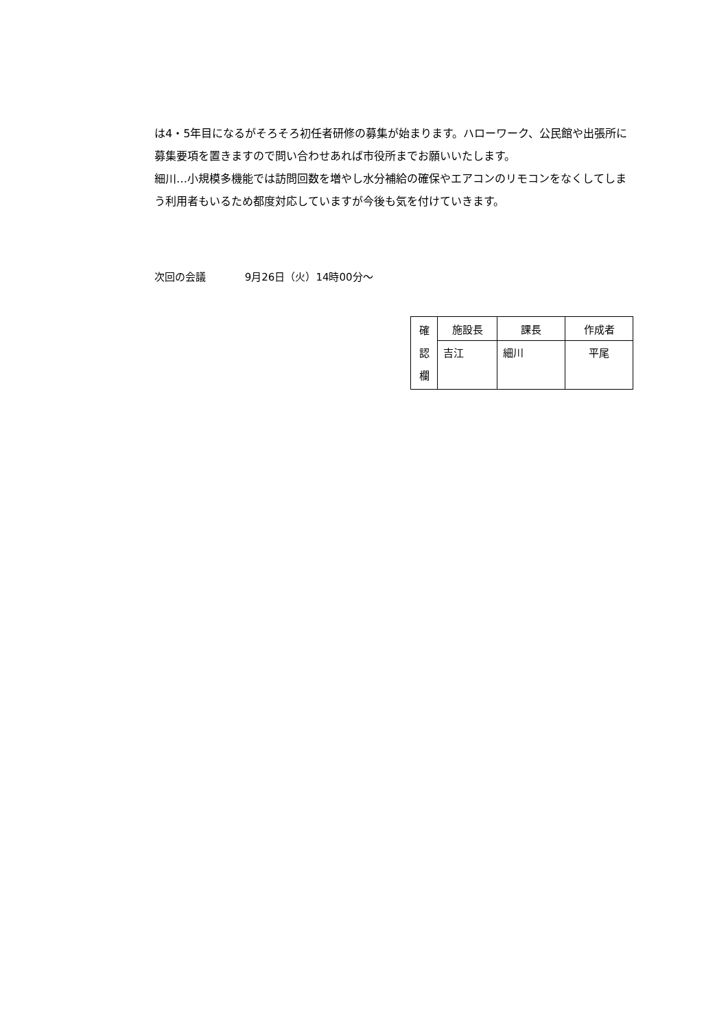は4・5年目になるがそろそろ初任者研修の募集が始まります。ハローワーク、公民館や出張所に募集要項を置きますので問い合わせあれば市役所までお願いいたします。
細川…小規模多機能では訪問回数を増やし水分補給の確保やエアコンのリモコンをなくしてしまう利用者もいるため都度対応していますが今後も気を付けていきます。
次回の会議 9月26日（火）14時00分～
| 確 認 欄 | 施設長 | 課長 | 作成者 |
| | 吉江 | 細川 | 平尾 |